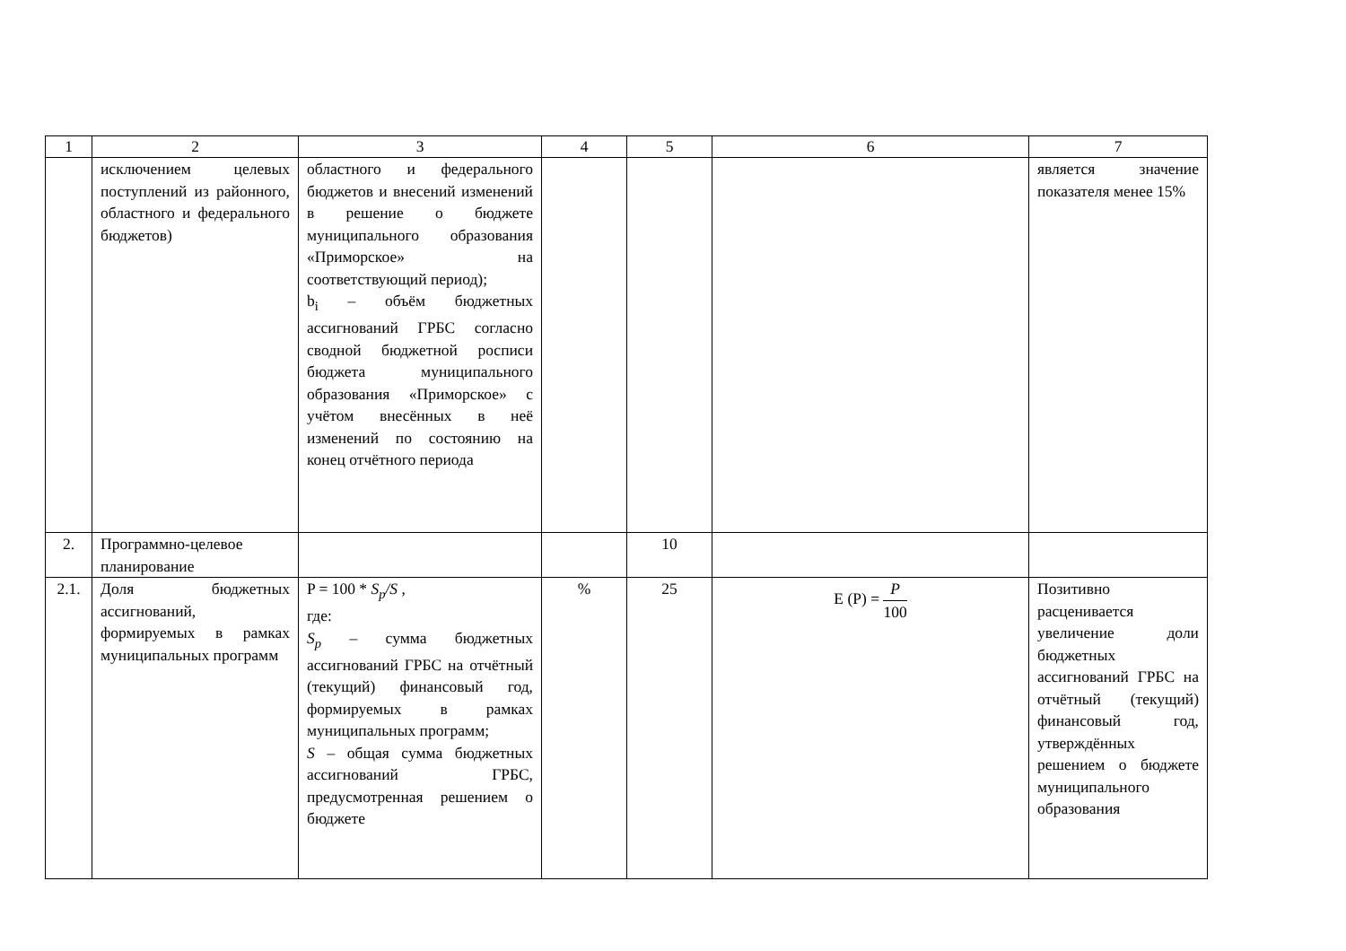| 1 | 2 | 3 | 4 | 5 | 6 | 7 |
| --- | --- | --- | --- | --- | --- | --- |
| | исключением целевых поступлений из районного, областного и федерального бюджетов) | областного и федерального бюджетов и внесений изменений в решение о бюджете муниципального образования «Приморское» на соответствующий период); b<sub>i</sub> – объём бюджетных ассигнований ГРБС согласно сводной бюджетной росписи бюджета муниципального образования «Приморское» с учётом внесённых в неё изменений по состоянию на конец отчётного периода | | | | является значение показателя менее 15% |
| 2. | Программно-целевое планирование | | | 10 | | |
| 2.1. | Доля бюджетных ассигнований, формируемых в рамках муниципальных программ | P = 100 * S<sub>p</sub>/S , где: S<sub>p</sub> – сумма бюджетных ассигнований ГРБС на отчётный (текущий) финансовый год, формируемых в рамках муниципальных программ; S – общая сумма бюджетных ассигнований ГРБС, предусмотренная решением о бюджете | % | 25 | E (P) = P 100 | Позитивно расценивается увеличение доли бюджетных ассигнований ГРБС на отчётный (текущий) финансовый год, утверждённых решением о бюджете муниципального образования |